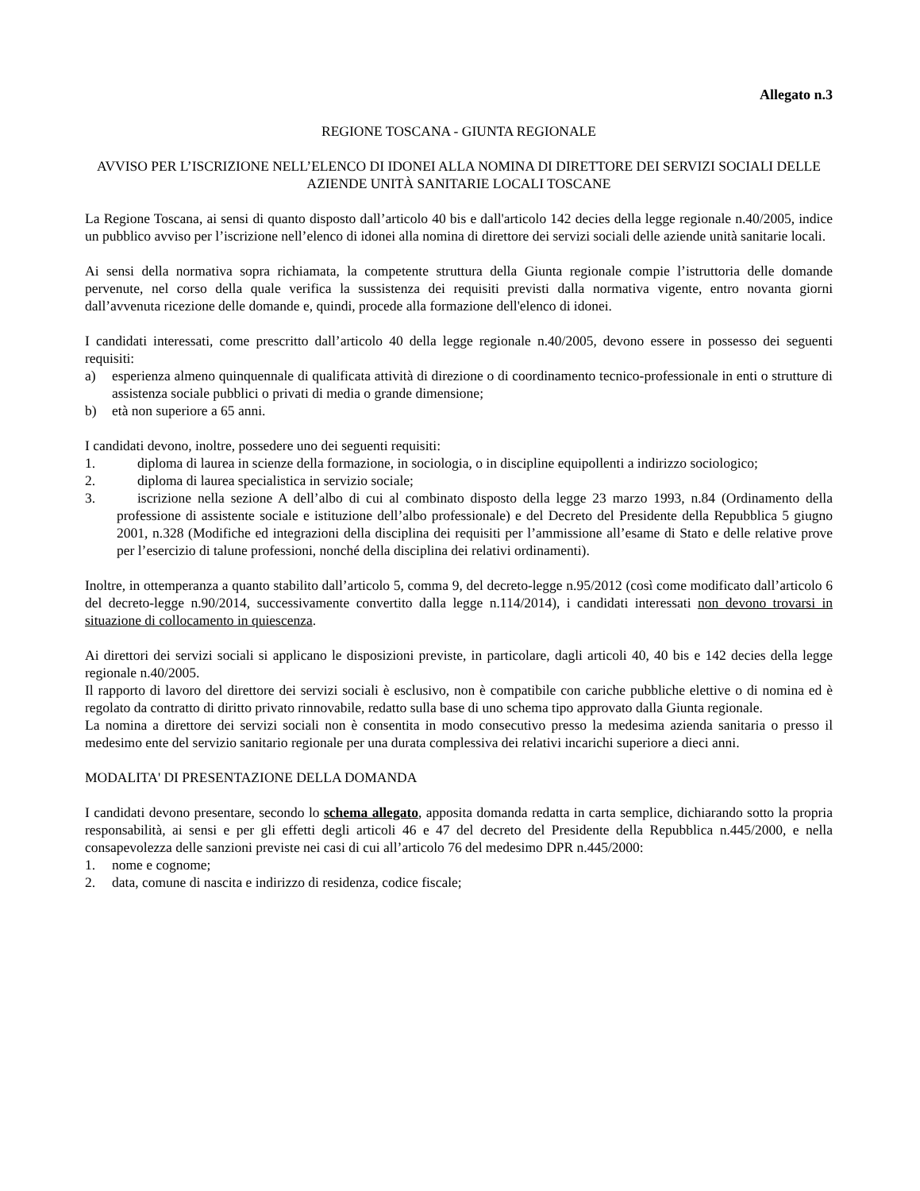Allegato n.3
REGIONE TOSCANA - GIUNTA REGIONALE
AVVISO PER L’ISCRIZIONE NELL’ELENCO DI IDONEI ALLA NOMINA DI DIRETTORE DEI SERVIZI SOCIALI DELLE AZIENDE UNITÀ SANITARIE LOCALI TOSCANE
La Regione Toscana, ai sensi di quanto disposto dall’articolo 40 bis e dall'articolo 142 decies della legge regionale n.40/2005, indice un pubblico avviso per l’iscrizione nell’elenco di idonei alla nomina di direttore dei servizi sociali delle aziende unità sanitarie locali.
Ai sensi della normativa sopra richiamata, la competente struttura della Giunta regionale compie l’istruttoria delle domande pervenute, nel corso della quale verifica la sussistenza dei requisiti previsti dalla normativa vigente, entro novanta giorni dall’avvenuta ricezione delle domande e, quindi, procede alla formazione dell'elenco di idonei.
I candidati interessati, come prescritto dall’articolo 40 della legge regionale n.40/2005, devono essere in possesso dei seguenti requisiti:
a) esperienza almeno quinquennale di qualificata attività di direzione o di coordinamento tecnico-professionale in enti o strutture di assistenza sociale pubblici o privati di media o grande dimensione;
b) età non superiore a 65 anni.
I candidati devono, inoltre, possedere uno dei seguenti requisiti:
1. diploma di laurea in scienze della formazione, in sociologia, o in discipline equipollenti a indirizzo sociologico;
2. diploma di laurea specialistica in servizio sociale;
3. iscrizione nella sezione A dell’albo di cui al combinato disposto della legge 23 marzo 1993, n.84 (Ordinamento della professione di assistente sociale e istituzione dell’albo professionale) e del Decreto del Presidente della Repubblica 5 giugno 2001, n.328 (Modifiche ed integrazioni della disciplina dei requisiti per l’ammissione all’esame di Stato e delle relative prove per l’esercizio di talune professioni, nonché della disciplina dei relativi ordinamenti).
Inoltre, in ottemperanza a quanto stabilito dall’articolo 5, comma 9, del decreto-legge n.95/2012 (così come modificato dall’articolo 6 del decreto-legge n.90/2014, successivamente convertito dalla legge n.114/2014), i candidati interessati non devono trovarsi in situazione di collocamento in quiescenza.
Ai direttori dei servizi sociali si applicano le disposizioni previste, in particolare, dagli articoli 40, 40 bis e 142 decies della legge regionale n.40/2005.
Il rapporto di lavoro del direttore dei servizi sociali è esclusivo, non è compatibile con cariche pubbliche elettive o di nomina ed è regolato da contratto di diritto privato rinnovabile, redatto sulla base di uno schema tipo approvato dalla Giunta regionale.
La nomina a direttore dei servizi sociali non è consentita in modo consecutivo presso la medesima azienda sanitaria o presso il medesimo ente del servizio sanitario regionale per una durata complessiva dei relativi incarichi superiore a dieci anni.
MODALITA' DI PRESENTAZIONE DELLA DOMANDA
I candidati devono presentare, secondo lo schema allegato, apposita domanda redatta in carta semplice, dichiarando sotto la propria responsabilità, ai sensi e per gli effetti degli articoli 46 e 47 del decreto del Presidente della Repubblica n.445/2000, e nella consapevolezza delle sanzioni previste nei casi di cui all’articolo 76 del medesimo DPR n.445/2000:
1. nome e cognome;
2. data, comune di nascita e indirizzo di residenza, codice fiscale;